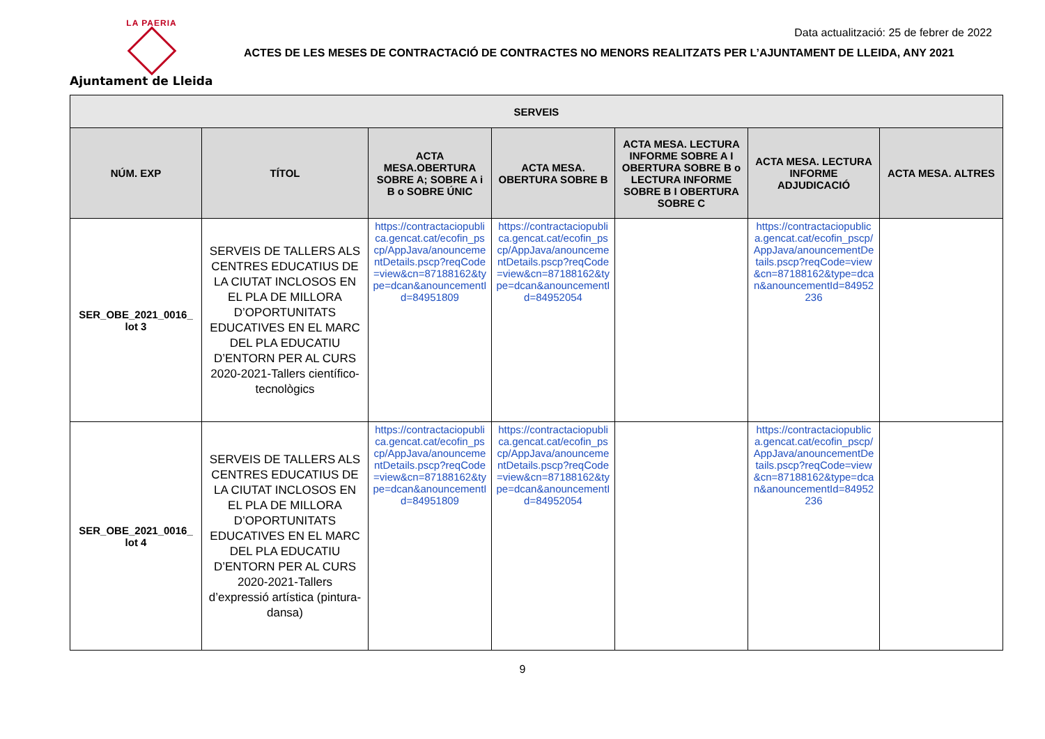LA PAERIA
Ajuntament de Lleida
Data actualització: 25 de febrer de 2022
ACTES DE LES MESES DE CONTRACTACIÓ DE CONTRACTES NO MENORS REALITZATS PER L’AJUNTAMENT DE LLEIDA, ANY 2021
| SERVEIS | | | | | | |
| --- | --- | --- | --- | --- | --- | --- |
| NÚM. EXP | TÍTOL | ACTA MESA.OBERTURA SOBRE A; SOBRE A i B o SOBRE ÚNIC | ACTA MESA. OBERTURA SOBRE B | ACTA MESA. LECTURA INFORME SOBRE A I OBERTURA SOBRE B o LECTURA INFORME SOBRE B I OBERTURA SOBRE C | ACTA MESA. LECTURA INFORME ADJUDICACIÓ | ACTA MESA. ALTRES |
| SER_OBE_2021_0016_ lot 3 | SERVEIS DE TALLERS ALS CENTRES EDUCATIUS DE LA CIUTAT INCLOSOS EN EL PLA DE MILLORA D’OPORTUNITATS EDUCATIVES EN EL MARC DEL PLA EDUCATIU D’ENTORN PER AL CURS 2020-2021-Tallers científico-tecnològics | https://contractaciopublica.gencat.cat/ecofin_pscp/AppJava/anouncementDetails.pscp?reqCode=view&cn=87188162&type=dcan&anouncementId=84951809 | https://contractaciopublica.gencat.cat/ecofin_pscp/AppJava/anouncementDetails.pscp?reqCode=view&cn=87188162&type=dcan&anouncementId=84952054 | | https://contractaciopublica.gencat.cat/ecofin_pscp/AppJava/anouncementDetails.pscp?reqCode=view&cn=87188162&type=dcan&anouncementId=84952236 | |
| SER_OBE_2021_0016_ lot 4 | SERVEIS DE TALLERS ALS CENTRES EDUCATIUS DE LA CIUTAT INCLOSOS EN EL PLA DE MILLORA D’OPORTUNITATS EDUCATIVES EN EL MARC DEL PLA EDUCATIU D’ENTORN PER AL CURS 2020-2021-Tallers d’expressió artística (pintura-dansa) | https://contractaciopublica.gencat.cat/ecofin_pscp/AppJava/anouncementDetails.pscp?reqCode=view&cn=87188162&type=dcan&anouncementId=84951809 | https://contractaciopublica.gencat.cat/ecofin_pscp/AppJava/anouncementDetails.pscp?reqCode=view&cn=87188162&type=dcan&anouncementId=84952054 | | https://contractaciopublica.gencat.cat/ecofin_pscp/AppJava/anouncementDetails.pscp?reqCode=view&cn=87188162&type=dcan&anouncementId=84952236 | |
9